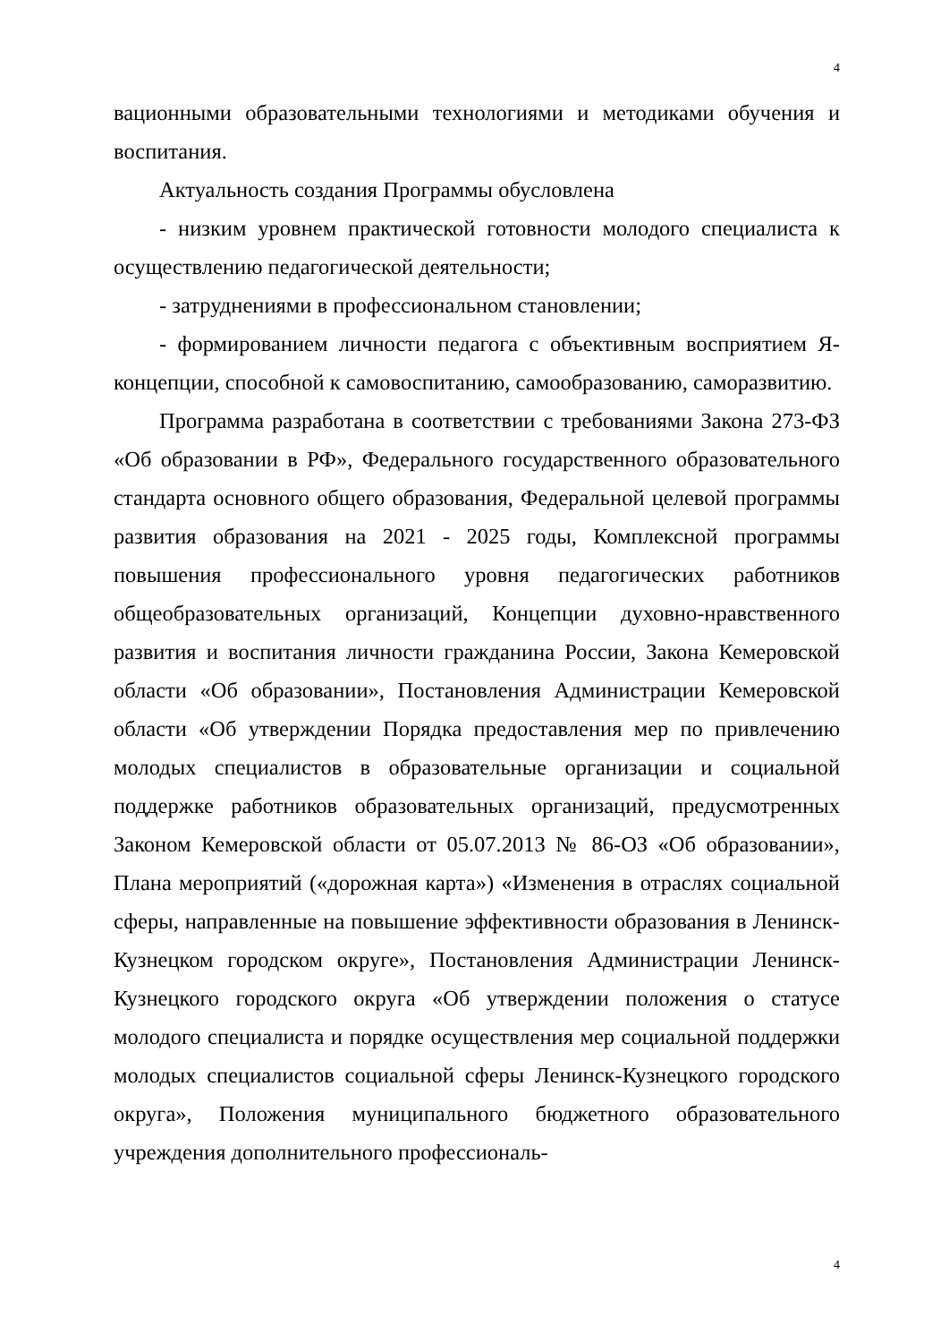4
вационными образовательными технологиями и методиками обучения и воспитания.
Актуальность создания Программы обусловлена
- низким уровнем практической готовности молодого специалиста к осуществлению педагогической деятельности;
- затруднениями в профессиональном становлении;
- формированием личности педагога с объективным восприятием Я-концепции, способной к самовоспитанию, самообразованию, саморазвитию.
Программа разработана в соответствии с требованиями Закона 273-ФЗ «Об образовании в РФ», Федерального государственного образовательного стандарта основного общего образования, Федеральной целевой программы развития образования на 2021 - 2025 годы, Комплексной программы повышения профессионального уровня педагогических работников общеобразовательных организаций, Концепции духовно-нравственного развития и воспитания личности гражданина России, Закона Кемеровской области «Об образовании», Постановления Администрации Кемеровской области «Об утверждении Порядка предоставления мер по привлечению молодых специалистов в образовательные организации и социальной поддержке работников образовательных организаций, предусмотренных Законом Кемеровской области от 05.07.2013 № 86-ОЗ «Об образовании», Плана мероприятий («дорожная карта») «Изменения в отраслях социальной сферы, направленные на повышение эффективности образования в Ленинск-Кузнецком городском округе», Постановления Администрации Ленинск-Кузнецкого городского округа «Об утверждении положения о статусе молодого специалиста и порядке осуществления мер социальной поддержки молодых специалистов социальной сферы Ленинск-Кузнецкого городского округа», Положения муниципального бюджетного образовательного учреждения дополнительного профессиональ-
4